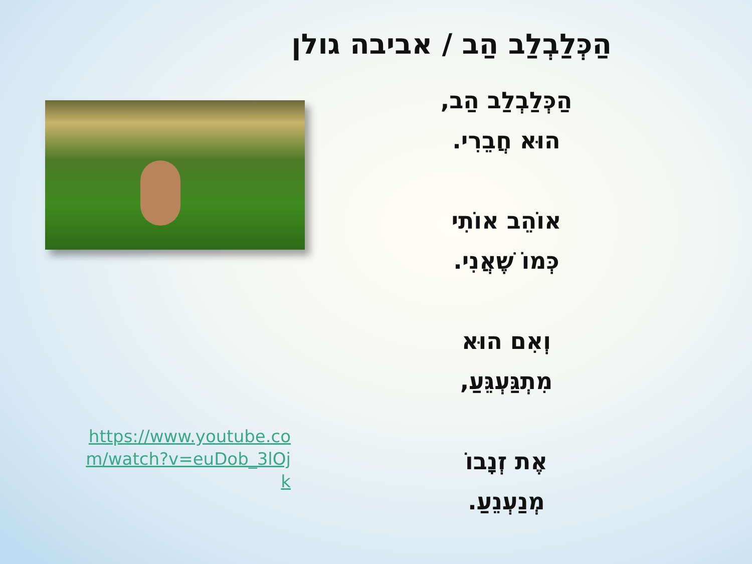הַכְּלַבְלַב הַב / אביבה גולן
https://www.youtube.com/watch?v=euDob_3lOjk
הַכְּלַבְלַב הַב,
הוּא חֲבֵרִי.
אוֹהֵב אוֹתִי
כְּמוֹ שֶׁאֲנִי.
וְאִם הוּא
מִתְגַּעְגֵּעַ,
אֶת זְנָבוֹ
מְנַעְנֵעַ.